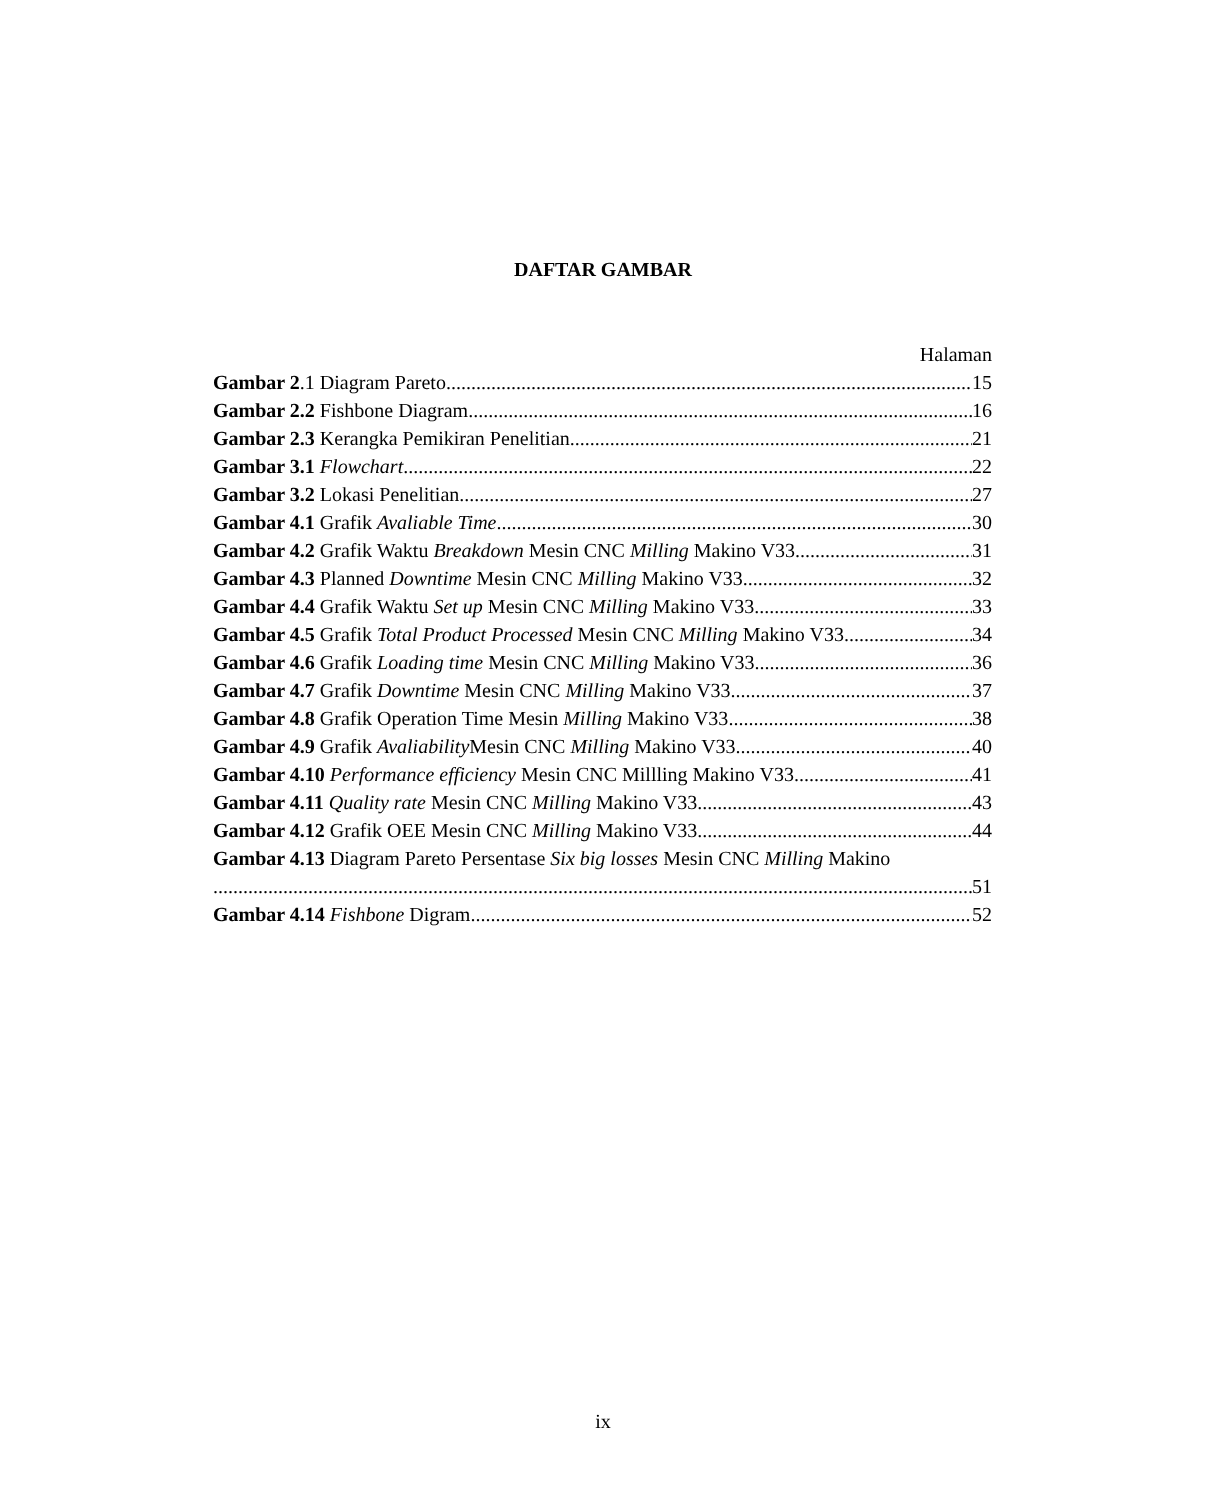DAFTAR GAMBAR
Halaman
Gambar 2.1 Diagram Pareto 15
Gambar 2.2 Fishbone Diagram 16
Gambar 2.3 Kerangka Pemikiran Penelitian 21
Gambar 3.1 Flowchart 22
Gambar 3.2 Lokasi Penelitian 27
Gambar 4.1 Grafik Avaliable Time 30
Gambar 4.2 Grafik Waktu Breakdown Mesin CNC Milling Makino V33 31
Gambar 4.3 Planned Downtime Mesin CNC Milling Makino V33 32
Gambar 4.4 Grafik Waktu Set up Mesin CNC Milling Makino V33 33
Gambar 4.5 Grafik Total Product Processed Mesin CNC Milling Makino V33 34
Gambar 4.6 Grafik Loading time Mesin CNC Milling Makino V33 36
Gambar 4.7 Grafik Downtime Mesin CNC Milling Makino V33 37
Gambar 4.8 Grafik Operation Time Mesin Milling Makino V33 38
Gambar 4.9 Grafik Avaliability Mesin CNC Milling Makino V33 40
Gambar 4.10 Performance efficiency Mesin CNC Millling Makino V33 41
Gambar 4.11 Quality rate Mesin CNC Milling Makino V33 43
Gambar 4.12 Grafik OEE Mesin CNC Milling Makino V33 44
Gambar 4.13 Diagram Pareto Persentase Six big losses Mesin CNC Milling Makino
51
Gambar 4.14 Fishbone Digram 52
ix